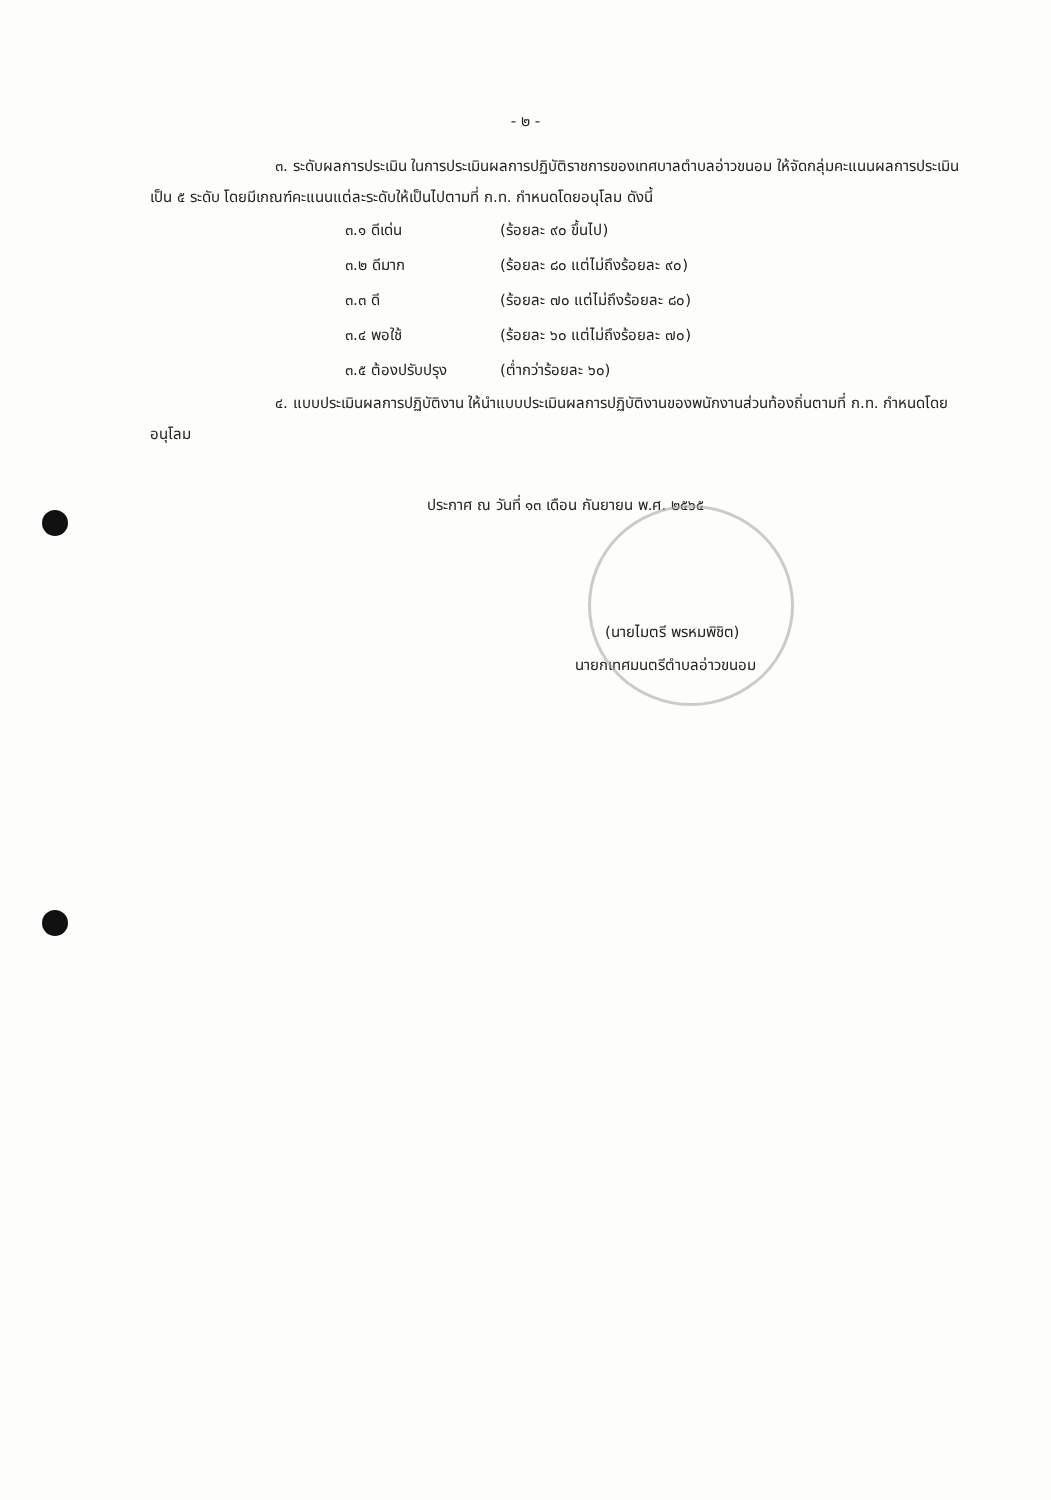- ๒ -
๓. ระดับผลการประเมิน ในการประเมินผลการปฏิบัติราชการของเทศบาลตำบลอ่าวขนอม ให้จัดกลุ่มคะแนนผลการประเมิน เป็น ๕ ระดับ โดยมีเกณฑ์คะแนนแต่ละระดับให้เป็นไปตามที่ ก.ท. กำหนดโดยอนุโลม ดังนี้
| ๓.๑ ดีเด่น | (ร้อยละ ๙๐ ขึ้นไป) |
| ๓.๒ ดีมาก | (ร้อยละ ๘๐ แต่ไม่ถึงร้อยละ ๙๐) |
| ๓.๓ ดี | (ร้อยละ ๗๐ แต่ไม่ถึงร้อยละ ๘๐) |
| ๓.๔ พอใช้ | (ร้อยละ ๖๐ แต่ไม่ถึงร้อยละ ๗๐) |
| ๓.๕ ต้องปรับปรุง | (ต่ำกว่าร้อยละ ๖๐) |
๔. แบบประเมินผลการปฏิบัติงาน ให้นำแบบประเมินผลการปฏิบัติงานของพนักงานส่วนท้องถิ่นตามที่ ก.ท. กำหนดโดยอนุโลม
ประกาศ ณ วันที่ ๑๓ เดือน กันยายน พ.ศ. ๒๕๖๕
(นายไมตรี พรหมพิชิต)
นายกเทศมนตรีตำบลอ่าวขนอม